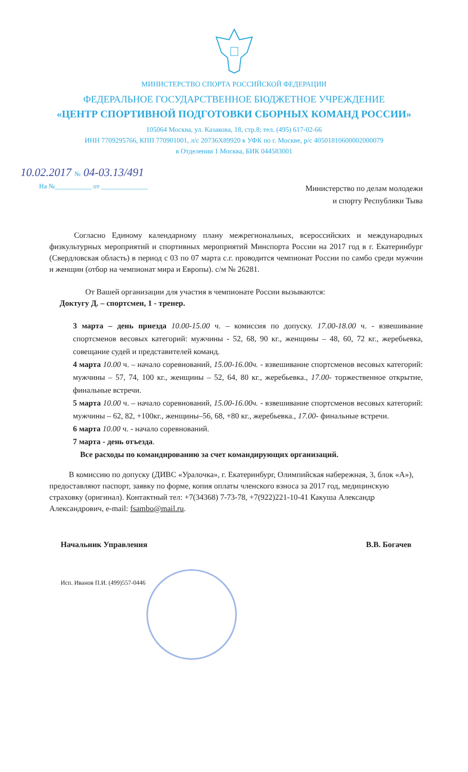МИНИСТЕРСТВО СПОРТА РОССИЙСКОЙ ФЕДЕРАЦИИ
ФЕДЕРАЛЬНОЕ ГОСУДАРСТВЕННОЕ БЮДЖЕТНОЕ УЧРЕЖДЕНИЕ
«ЦЕНТР СПОРТИВНОЙ ПОДГОТОВКИ СБОРНЫХ КОМАНД РОССИИ»
105064 Москва, ул. Казакова, 18, стр.8; тел. (495) 617-02-66
ИНН 7709295766, КПП 770901001, л/с 20736Х89920 в УФК по г. Москве, р/с 40501810600002000079
в Отделении 1 Москва, БИК 044583001
10.02.2017 № 04-03.13/491
На №___________ от ______________
Министерство по делам молодежи
и спорту Республики Тыва
Согласно Единому календарному плану межрегиональных, всероссийских и международных физкультурных мероприятий и спортивных мероприятий Минспорта России на 2017 год в г. Екатеринбург (Свердловская область) в период с 03 по 07 марта с.г. проводится чемпионат России по самбо среди мужчин и женщин (отбор на чемпионат мира и Европы). с/м № 26281.
От Вашей организации для участия в чемпионате России вызываются:
Доктугу Д. – спортсмен, 1 - тренер.
3 марта – день приезда 10.00-15.00 ч. – комиссия по допуску. 17.00-18.00 ч. - взвешивание спортсменов весовых категорий: мужчины - 52, 68, 90 кг., женщины – 48, 60, 72 кг., жеребьевка, совещание судей и представителей команд.
4 марта 10.00 ч. – начало соревнований, 15.00-16.00ч. - взвешивание спортсменов весовых категорий: мужчины – 57, 74, 100 кг., женщины – 52, 64, 80 кг., жеребьевка., 17.00- торжественное открытие, финальные встречи.
5 марта 10.00 ч. – начало соревнований, 15.00-16.00ч. - взвешивание спортсменов весовых категорий: мужчины – 62, 82, +100кг., женщины–56, 68, +80 кг., жеребьевка., 17.00- финальные встречи.
6 марта 10.00 ч. - начало соревнований.
7 марта - день отъезда.
Все расходы по командированию за счет командирующих организаций.
В комиссию по допуску (ДИВС «Уралочка», г. Екатеринбург, Олимпийская набережная, 3, блок «А»), предоставляют паспорт, заявку по форме, копия оплаты членского взноса за 2017 год, медицинскую страховку (оригинал). Контактный тел: +7(34368) 7-73-78, +7(922)221-10-41 Какуша Александр Александрович, e-mail: fsambo@mail.ru.
Начальник Управления В.В. Богачев
Исп. Иванов П.И. (499)557-0446